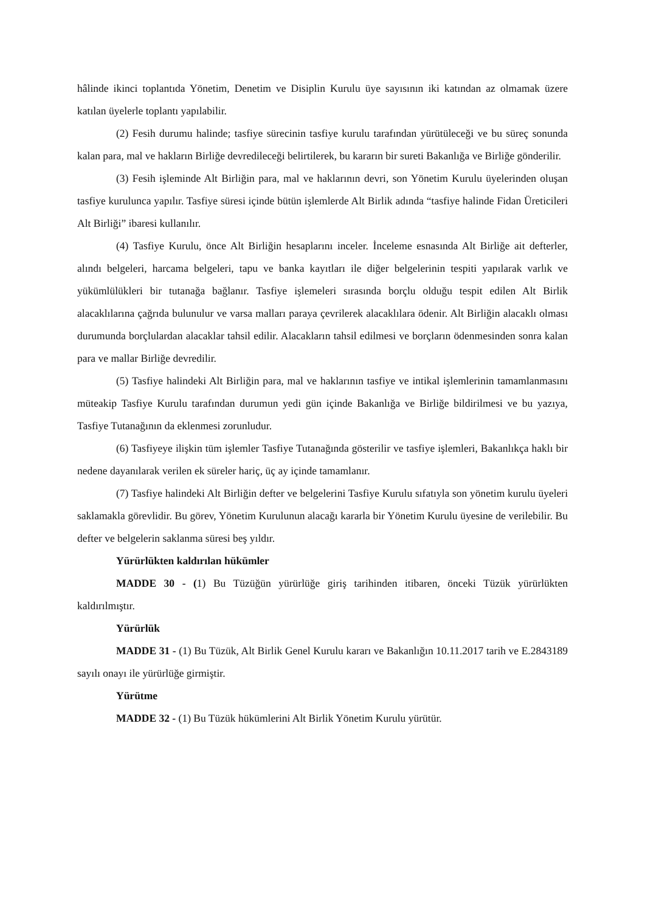hâlinde ikinci toplantıda Yönetim, Denetim ve Disiplin Kurulu üye sayısının iki katından az olmamak üzere katılan üyelerle toplantı yapılabilir.
(2) Fesih durumu halinde; tasfiye sürecinin tasfiye kurulu tarafından yürütüleceği ve bu süreç sonunda kalan para, mal ve hakların Birliğe devredileceği belirtilerek, bu kararın bir sureti Bakanlığa ve Birliğe gönderilir.
(3) Fesih işleminde Alt Birliğin para, mal ve haklarının devri, son Yönetim Kurulu üyelerinden oluşan tasfiye kurulunca yapılır. Tasfiye süresi içinde bütün işlemlerde Alt Birlik adında “tasfiye halinde Fidan Üreticileri Alt Birliği” ibaresi kullanılır.
(4) Tasfiye Kurulu, önce Alt Birliğin hesaplarını inceler. İnceleme esnasında Alt Birliğe ait defterler, alındı belgeleri, harcama belgeleri, tapu ve banka kayıtları ile diğer belgelerinin tespiti yapılarak varlık ve yükümlülükleri bir tutanağa bağlanır. Tasfiye işlemeleri sırasında borçlu olduğu tespit edilen Alt Birlik alacaklılarına çağrıda bulunulur ve varsa malları paraya çevrilerek alacaklılara ödenir. Alt Birliğin alacaklı olması durumunda borçlulardan alacaklar tahsil edilir. Alacakların tahsil edilmesi ve borçların ödenmesinden sonra kalan para ve mallar Birliğe devredilir.
(5) Tasfiye halindeki Alt Birliğin para, mal ve haklarının tasfiye ve intikal işlemlerinin tamamlanmasını müteakip Tasfiye Kurulu tarafından durumun yedi gün içinde Bakanlığa ve Birliğe bildirilmesi ve bu yazıya, Tasfiye Tutanağının da eklenmesi zorunludur.
(6) Tasfiyeye ilişkin tüm işlemler Tasfiye Tutanağında gösterilir ve tasfiye işlemleri, Bakanlıkça haklı bir nedene dayanılarak verilen ek süreler hariç, üç ay içinde tamamlanır.
(7) Tasfiye halindeki Alt Birliğin defter ve belgelerini Tasfiye Kurulu sıfatıyla son yönetim kurulu üyeleri saklamakla görevlidir. Bu görev, Yönetim Kurulunun alacağı kararla bir Yönetim Kurulu üyesine de verilebilir. Bu defter ve belgelerin saklanma süresi beş yıldır.
Yürürlükten kaldırılan hükümler
MADDE 30 - (1) Bu Tüzüğün yürürlüğe giriş tarihinden itibaren, önceki Tüzük yürürlükten kaldırılmıştır.
Yürürlük
MADDE 31 - (1) Bu Tüzük, Alt Birlik Genel Kurulu kararı ve Bakanlığın 10.11.2017 tarih ve E.2843189 sayılı onayı ile yürürlüğe girmiştir.
Yürütme
MADDE 32 - (1) Bu Tüzük hükümlerini Alt Birlik Yönetim Kurulu yürütür.